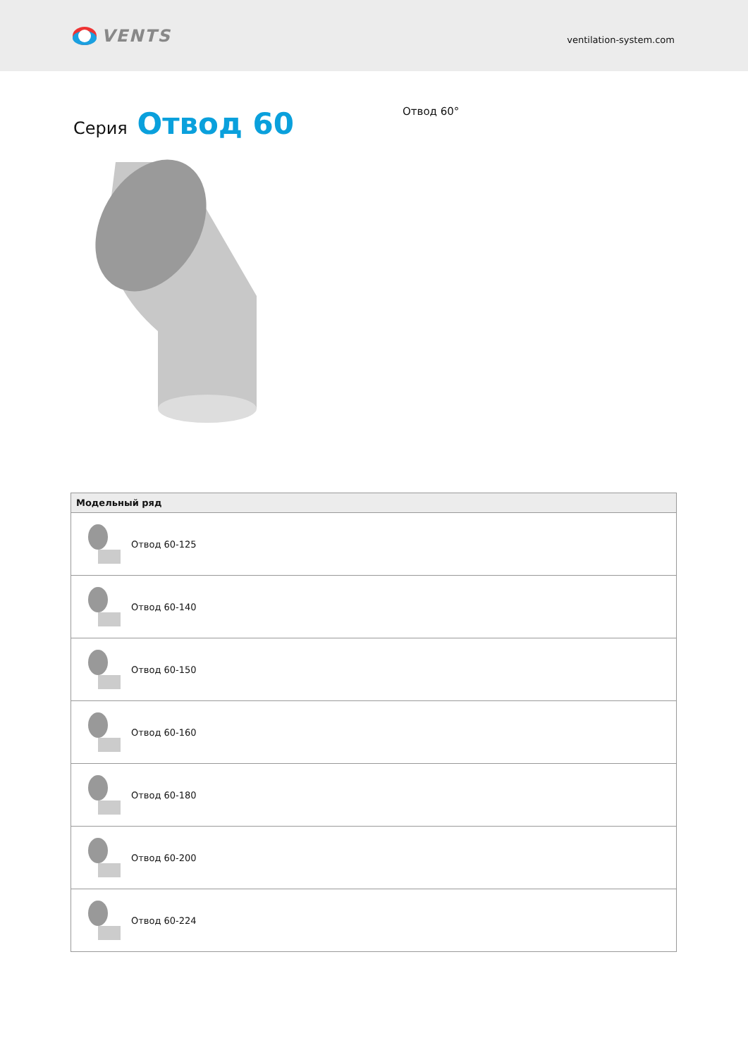VENTS
ventilation-system.com
Серия Отвод 60
Отвод 60°
| Модельный ряд |
| --- |
| Отвод 60-125 |
| Отвод 60-140 |
| Отвод 60-150 |
| Отвод 60-160 |
| Отвод 60-180 |
| Отвод 60-200 |
| Отвод 60-224 |